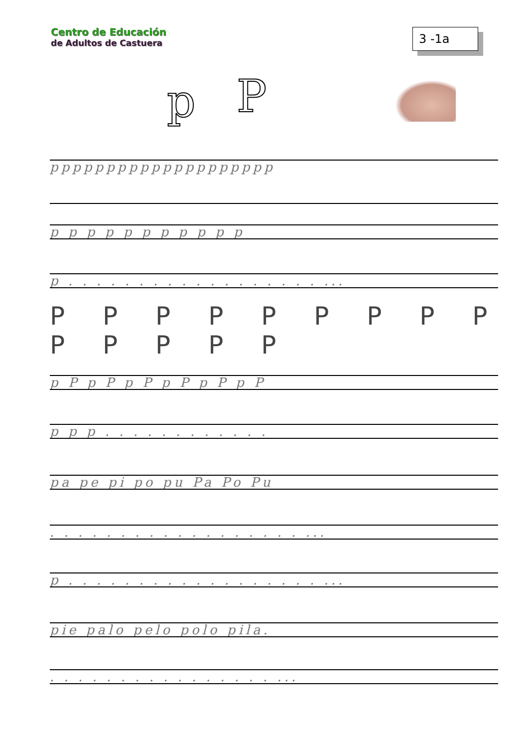Centro de Educación
de Adultos de Castuera
3 -1a
p P
pppppppppppppppppppp
p p p p p p p p p p p
p . . . . . . . . . . . . . . . . . . ...
P P P P P P P P P P P P P P
p P p P p P p P p P p P
p p p . . . . . . . . . . . .
pa pe pi po pu Pa Po Pu
. . . . . . . . . . . . . . . . . . ...
p . . . . . . . . . . . . . . . . . . ...
pie palo pelo polo pila.
. . . . . . . . . . . . . . . . ...